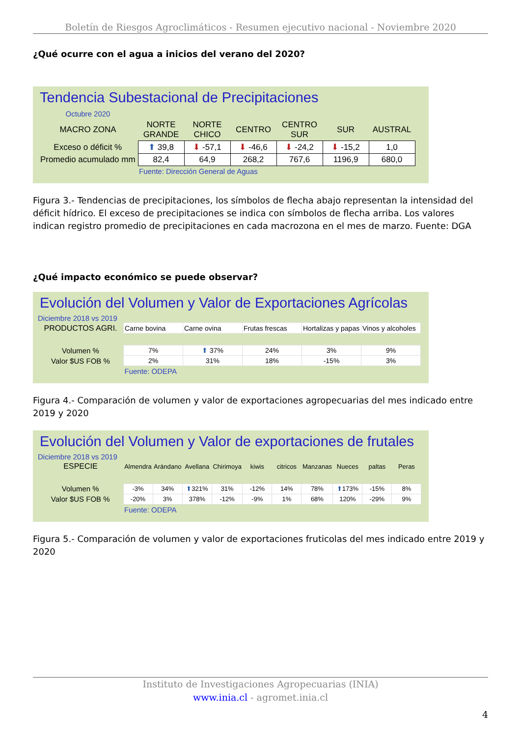Boletín de Riesgos Agroclimáticos - Resumen ejecutivo nacional - Noviembre 2020
¿Qué ocurre con el agua a inicios del verano del 2020?
Tendencia Subestacional de Precipitaciones
| Octubre 2020 | | | | | | |
| MACRO ZONA | NORTE GRANDE | NORTE CHICO | CENTRO | CENTRO SUR | SUR | AUSTRAL |
| Exceso o déficit % | ⬆ 39,8 | ⬇ -57,1 | ⬇ -46,6 | ⬇ -24,2 | ⬇ -15,2 | 1,0 |
| Promedio acumulado mm | 82,4 | 64,9 | 268,2 | 767,6 | 1196,9 | 680,0 |
| | Fuente: Dirección General de Aguas | | | | | |
Figura 3.- Tendencias de precipitaciones, los símbolos de flecha abajo representan la intensidad del déficit hídrico. El exceso de precipitaciones se indica con símbolos de flecha arriba. Los valores indican registro promedio de precipitaciones en cada macrozona en el mes de marzo. Fuente: DGA
¿Qué impacto económico se puede observar?
Evolución del Volumen y Valor de Exportaciones Agrícolas
Diciembre 2018 vs 2019
| PRODUCTOS AGRI. | Carne bovina | Carne ovina | Frutas frescas | Hortalizas y papas | Vinos y alcoholes |
| Volumen % | 7% | ⬆ 37% | 24% | 3% | 9% |
| Valor $US FOB % | 2% | 31% | 18% | -15% | 3% |
| | Fuente: ODEPA | | | | |
Figura 4.- Comparación de volumen y valor de exportaciones agropecuarias del mes indicado entre 2019 y 2020
Evolución del Volumen y Valor de exportaciones de frutales
Diciembre 2018 vs 2019
| ESPECIE | Almendra | Arándano | Avellana | Chirimoya | kiwis | citricos | Manzanas | Nueces | paltas | Peras |
| Volumen % | -3% | 34% | ⬆ 321% | 31% | -12% | 14% | 78% | ⬆ 173% | -15% | 8% |
| Valor $US FOB % | -20% | 3% | 378% | -12% | -9% | 1% | 68% | 120% | -29% | 9% |
| | Fuente: ODEPA | | | | | | | | | |
Figura 5.- Comparación de volumen y valor de exportaciones fruticolas del mes indicado entre 2019 y 2020
Instituto de Investigaciones Agropecuarias (INIA)
www.inia.cl - agromet.inia.cl
4